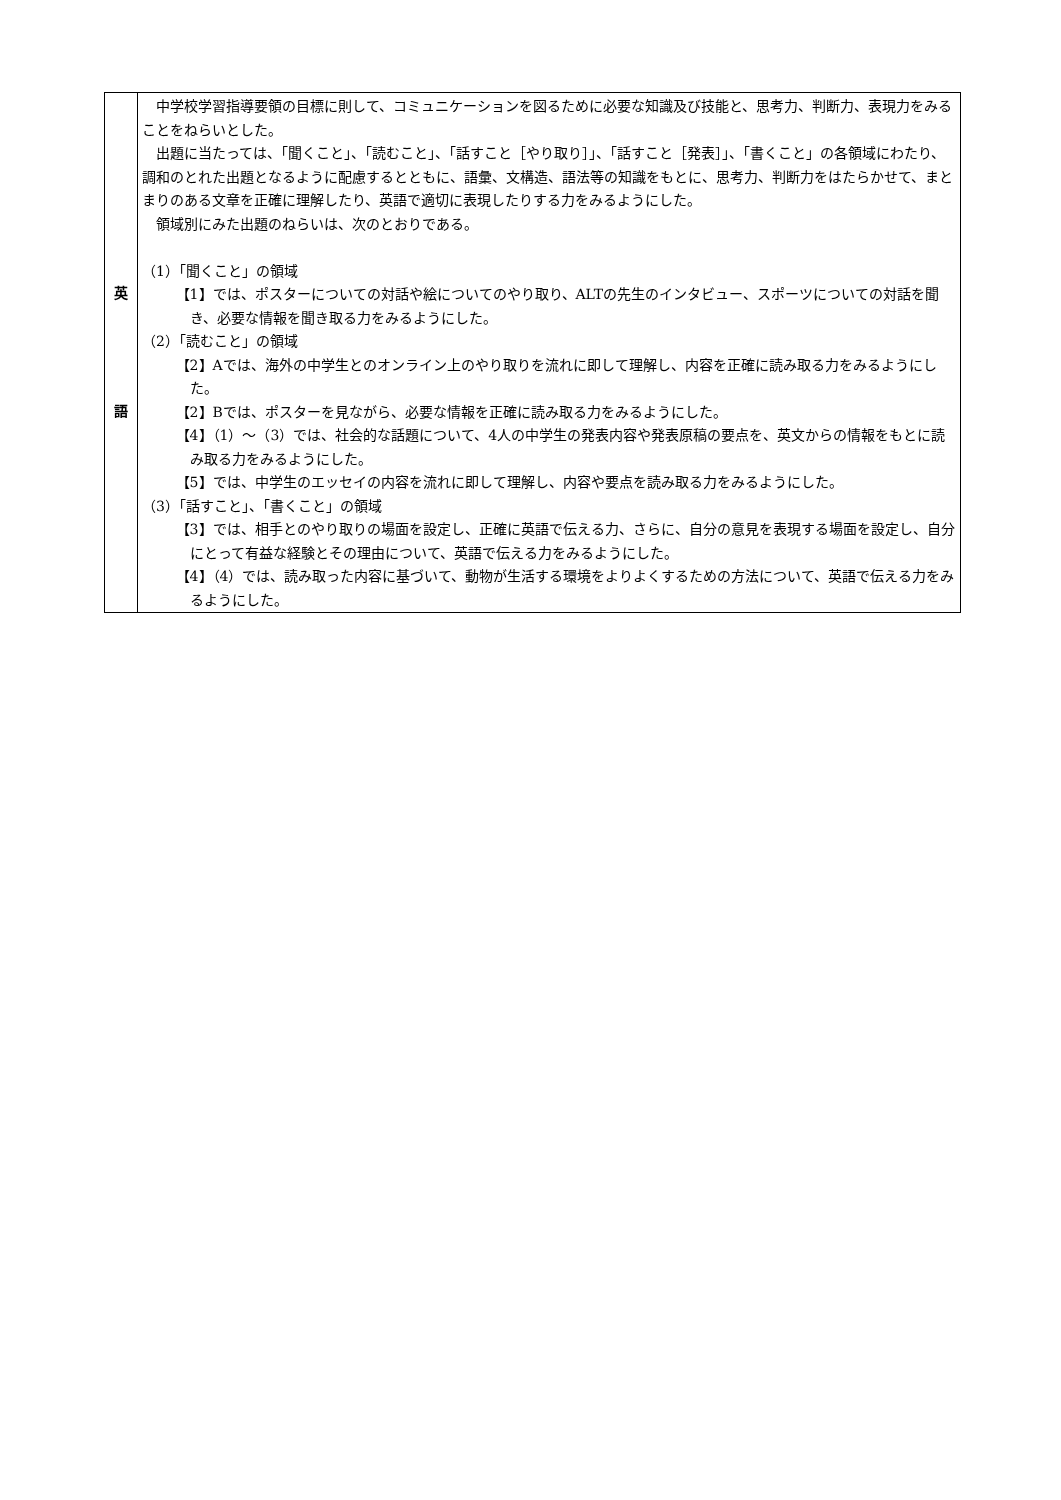| 英 語 | 中学校学習指導要領の目標に則して、コミュニケーションを図るために必要な知識及び技能と、思考力、判断力、表現力をみることをねらいとした。 出題に当たっては、「聞くこと」、「読むこと」、「話すこと［やり取り］」、「話すこと［発表］」、「書くこと」の各領域にわたり、調和のとれた出題となるように配慮するとともに、語彙、文構造、語法等の知識をもとに、思考力、判断力をはたらかせて、まとまりのある文章を正確に理解したり、英語で適切に表現したりする力をみるようにした。 領域別にみた出題のねらいは、次のとおりである。 （1）「聞くこと」の領域 【1】では、ポスターについての対話や絵についてのやり取り、ALTの先生のインタビュー、スポーツについての対話を聞き、必要な情報を聞き取る力をみるようにした。 （2）「読むこと」の領域 【2】Aでは、海外の中学生とのオンライン上のやり取りを流れに即して理解し、内容を正確に読み取る力をみるようにした。 【2】Bでは、ポスターを見ながら、必要な情報を正確に読み取る力をみるようにした。 【4】（1）～（3）では、社会的な話題について、4人の中学生の発表内容や発表原稿の要点を、英文からの情報をもとに読み取る力をみるようにした。 【5】では、中学生のエッセイの内容を流れに即して理解し、内容や要点を読み取る力をみるようにした。 （3）「話すこと」、「書くこと」の領域 【3】では、相手とのやり取りの場面を設定し、正確に英語で伝える力、さらに、自分の意見を表現する場面を設定し、自分にとって有益な経験とその理由について、英語で伝える力をみるようにした。 【4】（4）では、読み取った内容に基づいて、動物が生活する環境をよりよくするための方法について、英語で伝える力をみるようにした。 |